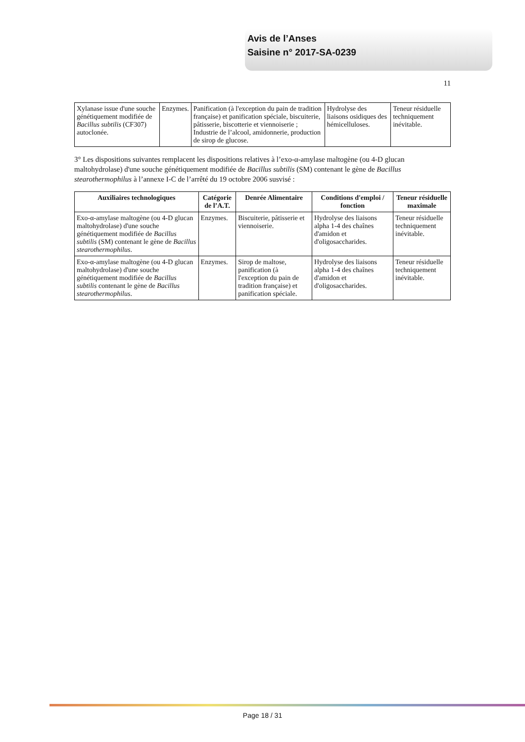Avis de l’Anses
Saisine n° 2017-SA-0239
11
| Xylanase issue d'une souche génétiquement modifiée de Bacillus subtilis (CF307) autoclonée. | Enzymes. | Panification (à l'exception du pain de tradition française) et panification spéciale, biscuiterie, pâtisserie, biscotterie et viennoiserie ; Industrie de l’alcool, amidonnerie, production de sirop de glucose. | Hydrolyse des liaisons osidiques des hémicelluloses. | Teneur résiduelle techniquement inévitable. |
3° Les dispositions suivantes remplacent les dispositions relatives à l’exo-α-amylase maltogène (ou 4-D glucan maltohydrolase) d'une souche génétiquement modifiée de Bacillus subtilis (SM) contenant le gène de Bacillus stearothermophilus à l’annexe I-C de l’arrêté du 19 octobre 2006 susvisé :
| Auxiliaires technologiques | Catégorie de l’A.T. | Denrée Alimentaire | Conditions d'emploi / fonction | Teneur résiduelle maximale |
| --- | --- | --- | --- | --- |
| Exo-α-amylase maltogène (ou 4-D glucan maltohydrolase) d'une souche génétiquement modifiée de Bacillus subtilis (SM) contenant le gène de Bacillus stearothermophilus . | Enzymes. | Biscuiterie, pâtisserie et viennoiserie. | Hydrolyse des liaisons alpha 1-4 des chaînes d'amidon et d'oligosaccharides. | Teneur résiduelle techniquement inévitable. |
| Exo-α-amylase maltogène (ou 4-D glucan maltohydrolase) d'une souche génétiquement modifiée de Bacillus subtilis contenant le gène de Bacillus stearothermophilus . | Enzymes. | Sirop de maltose, panification (à l'exception du pain de tradition française) et panification spéciale. | Hydrolyse des liaisons alpha 1-4 des chaînes d'amidon et d'oligosaccharides. | Teneur résiduelle techniquement inévitable. |
Page 18 / 31